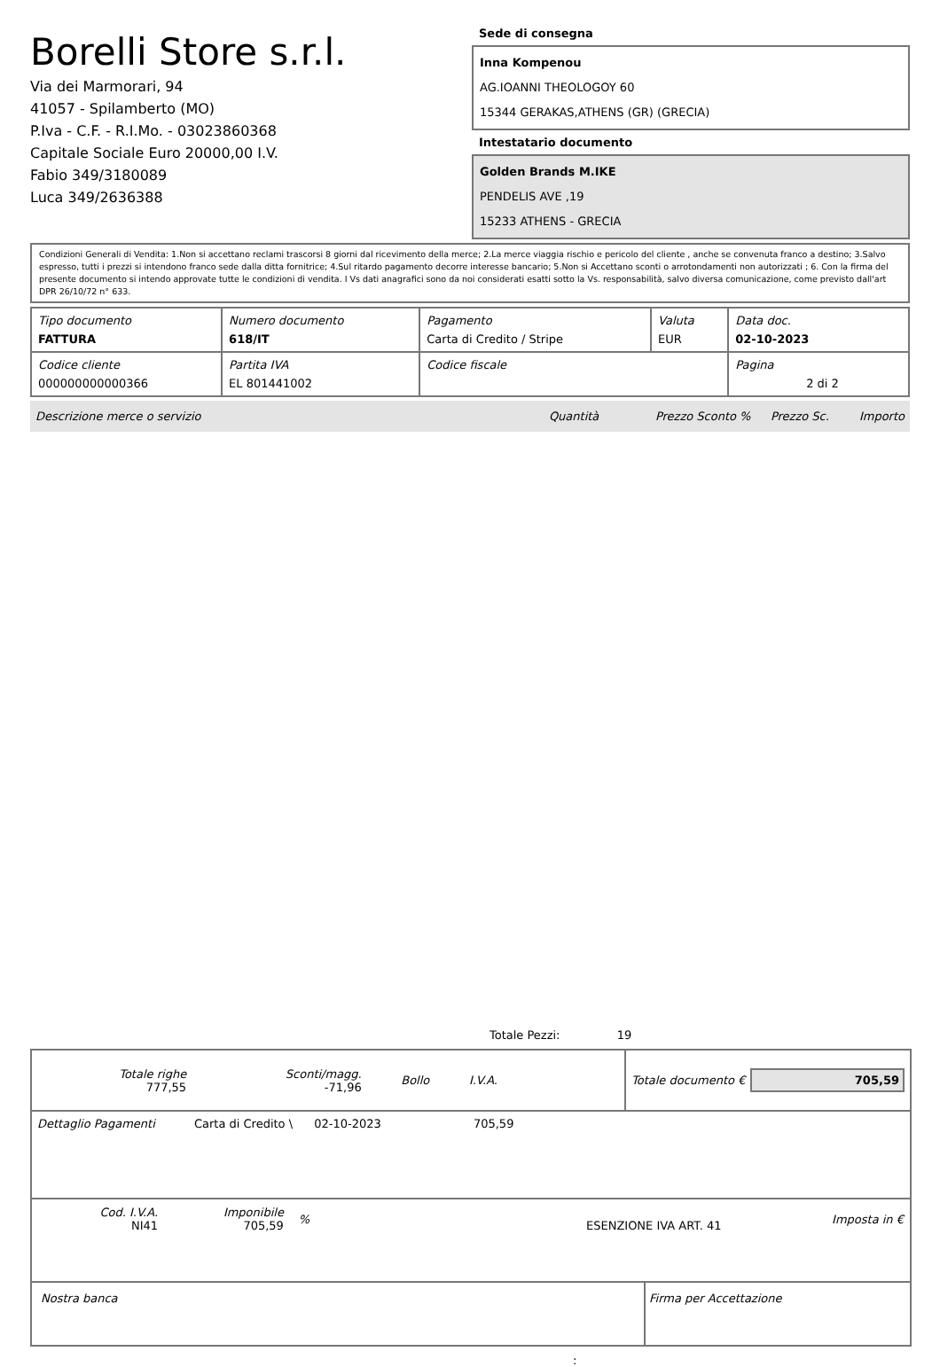Borelli Store s.r.l.
Via dei Marmorari, 94
41057 - Spilamberto (MO)
P.Iva - C.F. - R.I.Mo. - 03023860368
Capitale Sociale Euro 20000,00 I.V.
Fabio 349/3180089
Luca 349/2636388
Sede di consegna
Inna Kompenou
AG.IOANNI THEOLOGOY 60
15344 GERAKAS,ATHENS (GR) (GRECIA)
Intestatario documento
Golden Brands M.IKE
PENDELIS AVE ,19
15233 ATHENS - GRECIA
Condizioni Generali di Vendita: 1.Non si accettano reclami trascorsi 8 giorni dal ricevimento della merce; 2.La merce viaggia rischio e pericolo del cliente , anche se convenuta franco a destino; 3.Salvo espresso, tutti i prezzi si intendono franco sede dalla ditta fornitrice; 4.Sul ritardo pagamento decorre interesse bancario; 5.Non si Accettano sconti o arrotondamenti non autorizzati ; 6. Con la firma del presente documento si intendo approvate tutte le condizioni di vendita. I Vs dati anagrafici sono da noi considerati esatti sotto la Vs. responsabilità, salvo diversa comunicazione, come previsto dall'art DPR 26/10/72 n° 633.
| Tipo documento FATTURA | Numero documento 618/IT | Pagamento Carta di Credito / Stripe | Valuta EUR | Data doc. 02-10-2023 |
| Codice cliente 000000000000366 | Partita IVA EL 801441002 | Codice fiscale | | Pagina 2 di 2 |
Descrizione merce o servizio Quantità Prezzo Sconto % Prezzo Sc. Importo
Totale Pezzi: 19
| Totale righe 777,55 | Sconti/magg. -71,96 | Bollo | I.V.A. | |
Totale documento € 705,59
Dettaglio Pagamenti Carta di Credito \ 02-10-2023 705,59
| Cod. I.V.A. NI41 | Imponibile 705,59 | % | ESENZIONE IVA ART. 41 | Imposta in € |
Nostra banca Firma per Accettazione
: